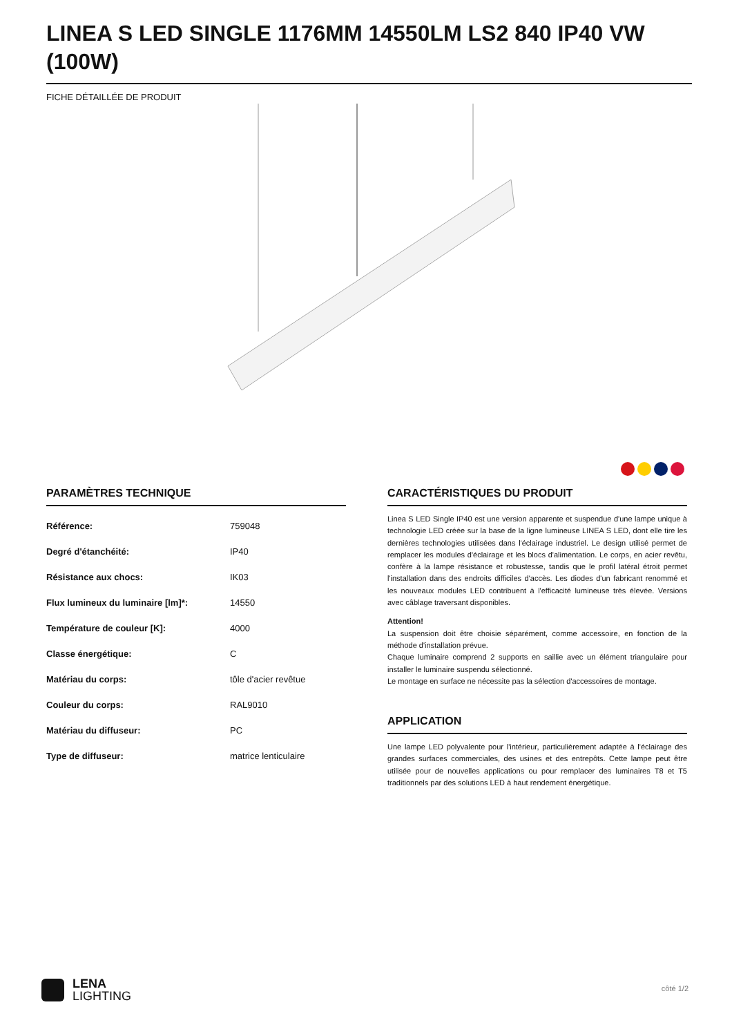LINEA S LED SINGLE 1176MM 14550LM LS2 840 IP40 VW (100W)
FICHE DÉTAILLÉE DE PRODUIT
PARAMÈTRES TECHNIQUE
| Référence: | 759048 |
| Degré d'étanchéité: | IP40 |
| Résistance aux chocs: | IK03 |
| Flux lumineux du luminaire [lm]*: | 14550 |
| Température de couleur [K]: | 4000 |
| Classe énergétique: | C |
| Matériau du corps: | tôle d'acier revêtue |
| Couleur du corps: | RAL9010 |
| Matériau du diffuseur: | PC |
| Type de diffuseur: | matrice lenticulaire |
CARACTÉRISTIQUES DU PRODUIT
Linea S LED Single IP40 est une version apparente et suspendue d'une lampe unique à technologie LED créée sur la base de la ligne lumineuse LINEA S LED, dont elle tire les dernières technologies utilisées dans l'éclairage industriel. Le design utilisé permet de remplacer les modules d'éclairage et les blocs d'alimentation. Le corps, en acier revêtu, confère à la lampe résistance et robustesse, tandis que le profil latéral étroit permet l'installation dans des endroits difficiles d'accès. Les diodes d'un fabricant renommé et les nouveaux modules LED contribuent à l'efficacité lumineuse très élevée. Versions avec câblage traversant disponibles.
Attention!
La suspension doit être choisie séparément, comme accessoire, en fonction de la méthode d'installation prévue.
Chaque luminaire comprend 2 supports en saillie avec un élément triangulaire pour installer le luminaire suspendu sélectionné.
Le montage en surface ne nécessite pas la sélection d'accessoires de montage.
APPLICATION
Une lampe LED polyvalente pour l'intérieur, particulièrement adaptée à l'éclairage des grandes surfaces commerciales, des usines et des entrepôts. Cette lampe peut être utilisée pour de nouvelles applications ou pour remplacer des luminaires T8 et T5 traditionnels par des solutions LED à haut rendement énergétique.
LENA
LIGHTING
côté 1/2